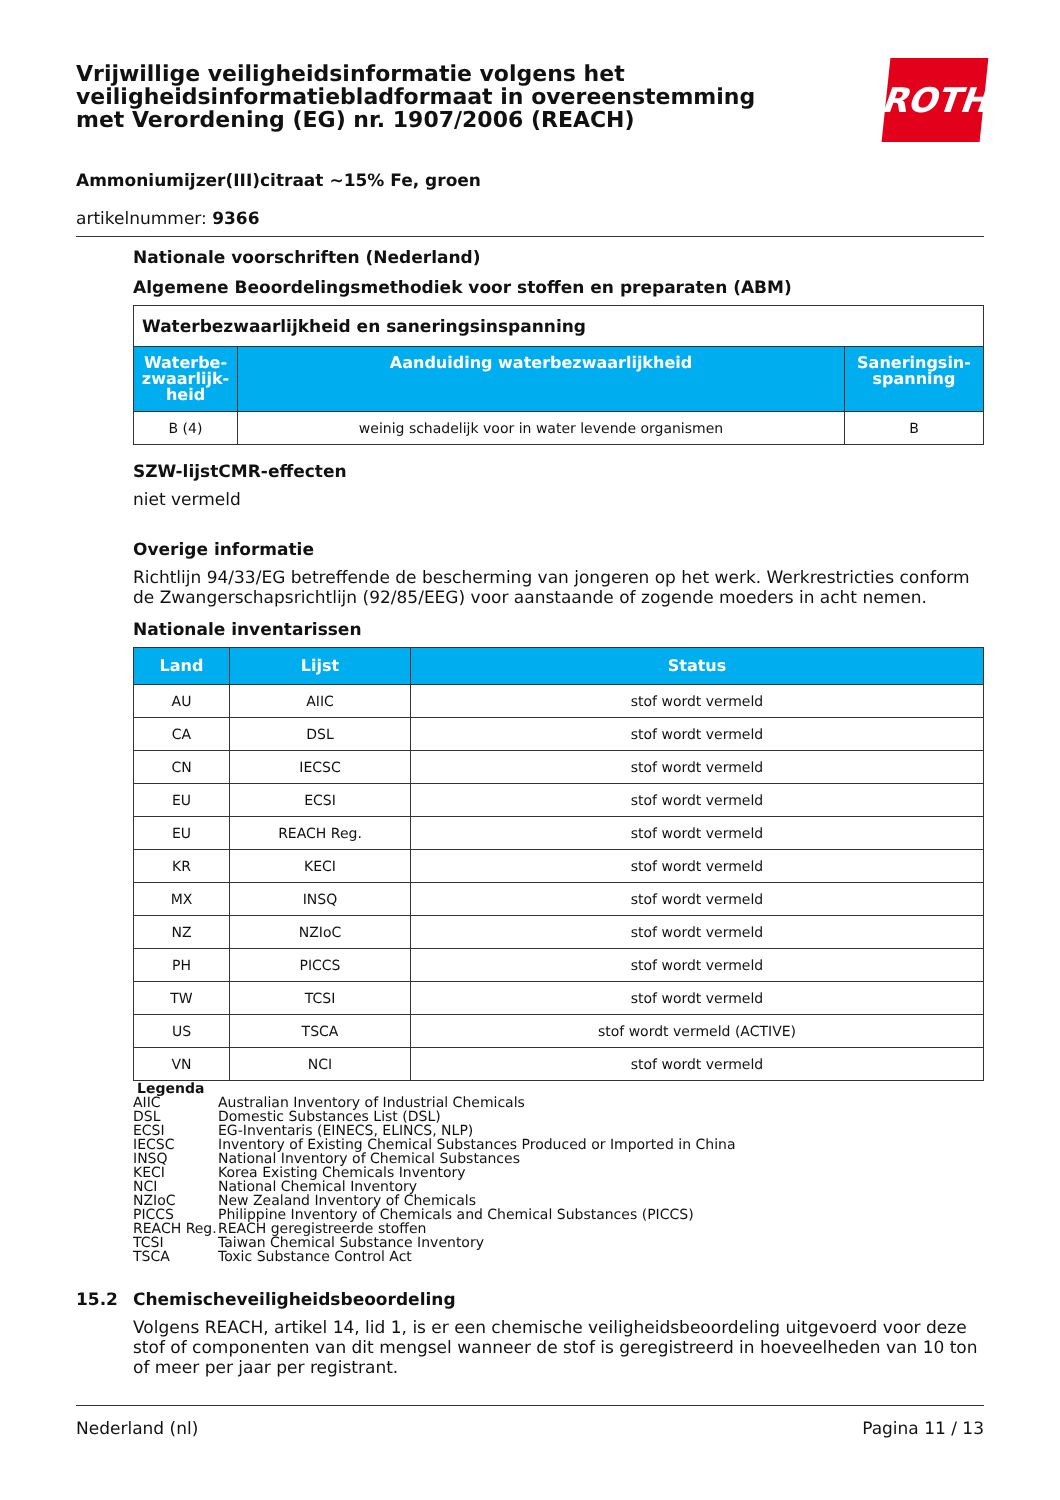Vrijwillige veiligheidsinformatie volgens het
veiligheidsinformatiebladformaat in overeenstemming
met Verordening (EG) nr. 1907/2006 (REACH)
ROTH
Ammoniumijzer(III)citraat ~15% Fe, groen
artikelnummer: 9366
Nationale voorschriften (Nederland)
Algemene Beoordelingsmethodiek voor stoffen en preparaten (ABM)
| Waterbezwaarlijkheid en saneringsinspanning | | |
| Waterbe- zwaarlijk- heid | Aanduiding waterbezwaarlijkheid | Saneringsin- spanning |
| B (4) | weinig schadelijk voor in water levende organismen | B |
SZW-lijstCMR-effecten
niet vermeld
Overige informatie
Richtlijn 94/33/EG betreffende de bescherming van jongeren op het werk. Werkrestricties conform de Zwangerschapsrichtlijn (92/85/EEG) voor aanstaande of zogende moeders in acht nemen.
Nationale inventarissen
| Land | Lijst | Status |
| --- | --- | --- |
| AU | AIIC | stof wordt vermeld |
| CA | DSL | stof wordt vermeld |
| CN | IECSC | stof wordt vermeld |
| EU | ECSI | stof wordt vermeld |
| EU | REACH Reg. | stof wordt vermeld |
| KR | KECI | stof wordt vermeld |
| MX | INSQ | stof wordt vermeld |
| NZ | NZIoC | stof wordt vermeld |
| PH | PICCS | stof wordt vermeld |
| TW | TCSI | stof wordt vermeld |
| US | TSCA | stof wordt vermeld (ACTIVE) |
| VN | NCI | stof wordt vermeld |
Legenda
| AIIC | Australian Inventory of Industrial Chemicals |
| DSL | Domestic Substances List (DSL) |
| ECSI | EG-Inventaris (EINECS, ELINCS, NLP) |
| IECSC | Inventory of Existing Chemical Substances Produced or Imported in China |
| INSQ | National Inventory of Chemical Substances |
| KECI | Korea Existing Chemicals Inventory |
| NCI | National Chemical Inventory |
| NZIoC | New Zealand Inventory of Chemicals |
| PICCS | Philippine Inventory of Chemicals and Chemical Substances (PICCS) |
| REACH Reg. | REACH geregistreerde stoffen |
| TCSI | Taiwan Chemical Substance Inventory |
| TSCA | Toxic Substance Control Act |
15.2 Chemischeveiligheidsbeoordeling
Volgens REACH, artikel 14, lid 1, is er een chemische veiligheidsbeoordeling uitgevoerd voor deze stof of componenten van dit mengsel wanneer de stof is geregistreerd in hoeveelheden van 10 ton of meer per jaar per registrant.
Nederland (nl) Pagina 11 / 13